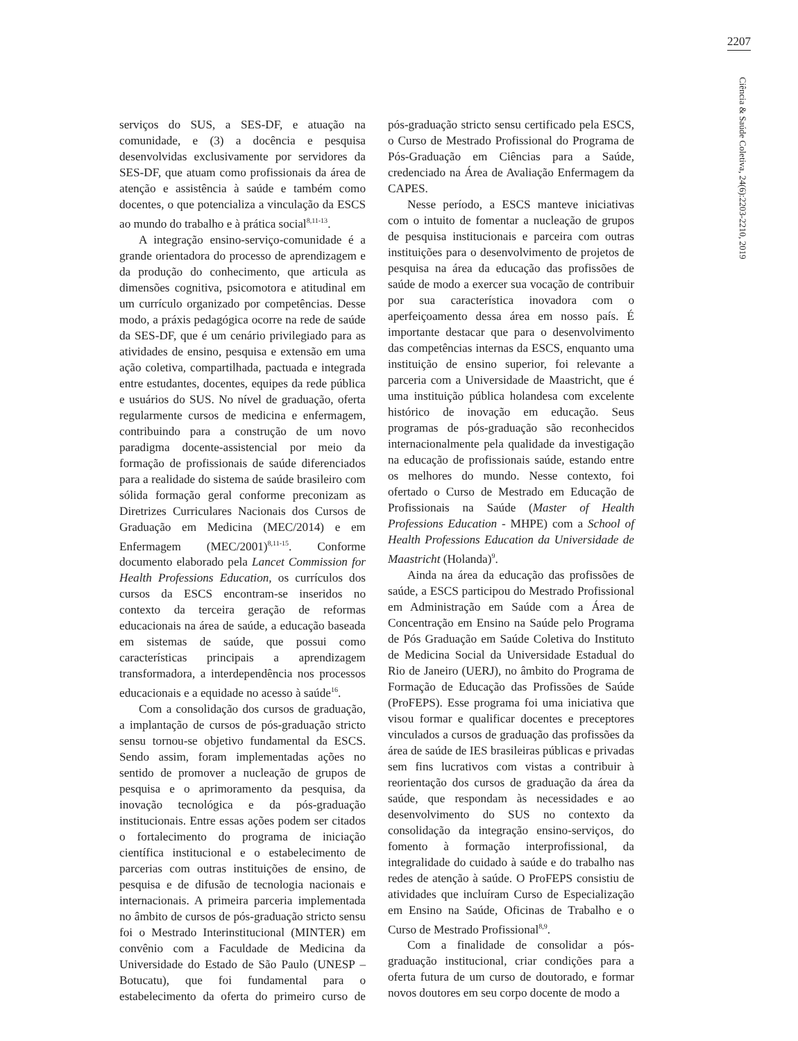2207
serviços do SUS, a SES-DF, e atuação na comunidade, e (3) a docência e pesquisa desenvolvidas exclusivamente por servidores da SES-DF, que atuam como profissionais da área de atenção e assistência à saúde e também como docentes, o que potencializa a vinculação da ESCS ao mundo do trabalho e à prática social<sup>8,11-13</sup>.
A integração ensino-serviço-comunidade é a grande orientadora do processo de aprendizagem e da produção do conhecimento, que articula as dimensões cognitiva, psicomotora e atitudinal em um currículo organizado por competências. Desse modo, a práxis pedagógica ocorre na rede de saúde da SES-DF, que é um cenário privilegiado para as atividades de ensino, pesquisa e extensão em uma ação coletiva, compartilhada, pactuada e integrada entre estudantes, docentes, equipes da rede pública e usuários do SUS. No nível de graduação, oferta regularmente cursos de medicina e enfermagem, contribuindo para a construção de um novo paradigma docente-assistencial por meio da formação de profissionais de saúde diferenciados para a realidade do sistema de saúde brasileiro com sólida formação geral conforme preconizam as Diretrizes Curriculares Nacionais dos Cursos de Graduação em Medicina (MEC/2014) e em Enfermagem (MEC/2001)<sup>8,11-15</sup>. Conforme documento elaborado pela Lancet Commission for Health Professions Education, os currículos dos cursos da ESCS encontram-se inseridos no contexto da terceira geração de reformas educacionais na área de saúde, a educação baseada em sistemas de saúde, que possui como características principais a aprendizagem transformadora, a interdependência nos processos educacionais e a equidade no acesso à saúde<sup>16</sup>.
Com a consolidação dos cursos de graduação, a implantação de cursos de pós-graduação stricto sensu tornou-se objetivo fundamental da ESCS. Sendo assim, foram implementadas ações no sentido de promover a nucleação de grupos de pesquisa e o aprimoramento da pesquisa, da inovação tecnológica e da pós-graduação institucionais. Entre essas ações podem ser citados o fortalecimento do programa de iniciação científica institucional e o estabelecimento de parcerias com outras instituições de ensino, de pesquisa e de difusão de tecnologia nacionais e internacionais. A primeira parceria implementada no âmbito de cursos de pós-graduação stricto sensu foi o Mestrado Interinstitucional (MINTER) em convênio com a Faculdade de Medicina da Universidade do Estado de São Paulo (UNESP – Botucatu), que foi fundamental para o estabelecimento da oferta do primeiro curso de pós-graduação stricto sensu certificado pela ESCS, o Curso de Mestrado Profissional do Programa de Pós-Graduação em Ciências para a Saúde, credenciado na Área de Avaliação Enfermagem da CAPES.
Nesse período, a ESCS manteve iniciativas com o intuito de fomentar a nucleação de grupos de pesquisa institucionais e parceira com outras instituições para o desenvolvimento de projetos de pesquisa na área da educação das profissões de saúde de modo a exercer sua vocação de contribuir por sua característica inovadora com o aperfeiçoamento dessa área em nosso país. É importante destacar que para o desenvolvimento das competências internas da ESCS, enquanto uma instituição de ensino superior, foi relevante a parceria com a Universidade de Maastricht, que é uma instituição pública holandesa com excelente histórico de inovação em educação. Seus programas de pós-graduação são reconhecidos internacionalmente pela qualidade da investigação na educação de profissionais saúde, estando entre os melhores do mundo. Nesse contexto, foi ofertado o Curso de Mestrado em Educação de Profissionais na Saúde (Master of Health Professions Education - MHPE) com a School of Health Professions Education da Universidade de Maastricht (Holanda)<sup>9</sup>.
Ainda na área da educação das profissões de saúde, a ESCS participou do Mestrado Profissional em Administração em Saúde com a Área de Concentração em Ensino na Saúde pelo Programa de Pós Graduação em Saúde Coletiva do Instituto de Medicina Social da Universidade Estadual do Rio de Janeiro (UERJ), no âmbito do Programa de Formação de Educação das Profissões de Saúde (ProFEPS). Esse programa foi uma iniciativa que visou formar e qualificar docentes e preceptores vinculados a cursos de graduação das profissões da área de saúde de IES brasileiras públicas e privadas sem fins lucrativos com vistas a contribuir à reorientação dos cursos de graduação da área da saúde, que respondam às necessidades e ao desenvolvimento do SUS no contexto da consolidação da integração ensino-serviços, do fomento à formação interprofissional, da integralidade do cuidado à saúde e do trabalho nas redes de atenção à saúde. O ProFEPS consistiu de atividades que incluíram Curso de Especialização em Ensino na Saúde, Oficinas de Trabalho e o Curso de Mestrado Profissional<sup>8,9</sup>.
Com a finalidade de consolidar a pós-graduação institucional, criar condições para a oferta futura de um curso de doutorado, e formar novos doutores em seu corpo docente de modo a
Ciência & Saúde Coletiva, 24(6):2203-2210, 2019